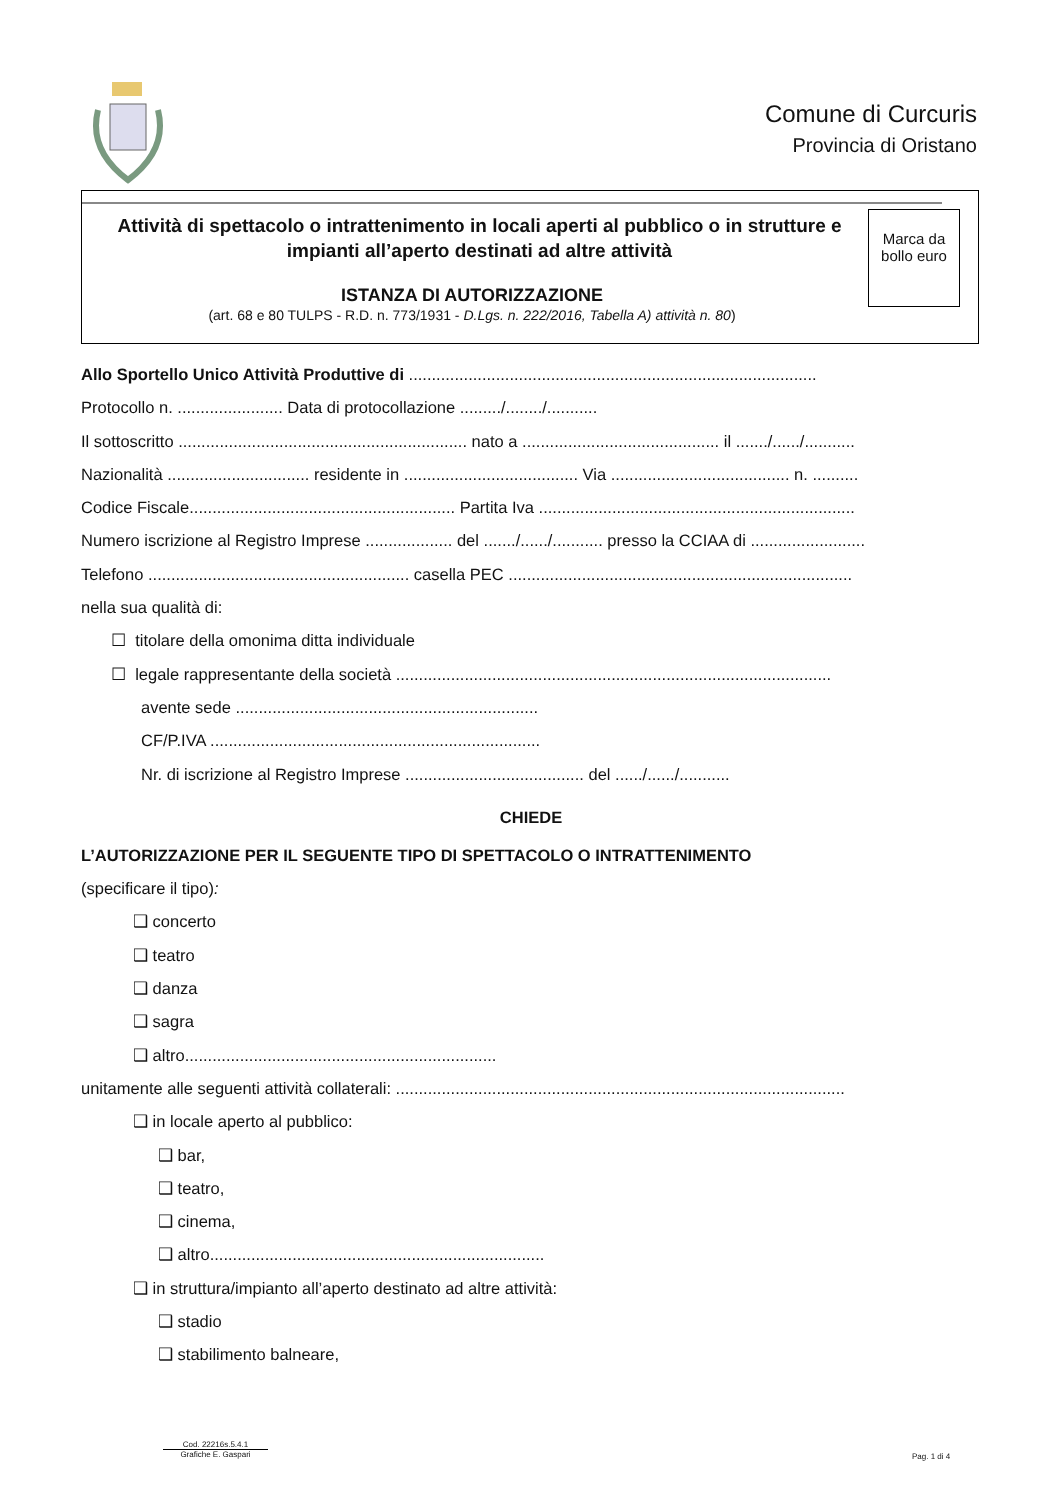Comune di Curcuris
Provincia di Oristano
Attività di spettacolo o intrattenimento in locali aperti al pubblico o in strutture e
impianti all’aperto destinati ad altre attività
ISTANZA DI AUTORIZZAZIONE
(art. 68 e 80 TULPS - R.D. n. 773/1931 - D.Lgs. n. 222/2016, Tabella A) attività n. 80)
Marca da bollo euro
Allo Sportello Unico Attività Produttive di .........................................................................................
Protocollo n. ....................... Data di protocollazione ........./......../...........
Il sottoscritto ............................................................... nato a ........................................... il ......./....../...........
Nazionalità ............................... residente in ...................................... Via ....................................... n. ..........
Codice Fiscale.......................................................... Partita Iva .....................................................................
Numero iscrizione al Registro Imprese ................... del ......./....../........... presso la CCIAA di .........................
Telefono ......................................................... casella PEC ...........................................................................
nella sua qualità di:
☐ titolare della omonima ditta individuale
☐ legale rappresentante della società ...............................................................................................
avente sede ..................................................................
CF/P.IVA ........................................................................
Nr. di iscrizione al Registro Imprese ....................................... del ....../....../...........
CHIEDE
L’AUTORIZZAZIONE PER IL SEGUENTE TIPO DI SPETTACOLO O INTRATTENIMENTO
(specificare il tipo):
❑ concerto
❑ teatro
❑ danza
❑ sagra
❑ altro....................................................................
unitamente alle seguenti attività collaterali: ..................................................................................................
❑ in locale aperto al pubblico:
❑ bar,
❑ teatro,
❑ cinema,
❑ altro.........................................................................
❑ in struttura/impianto all’aperto destinato ad altre attività:
❑ stadio
❑ stabilimento balneare,
Cod. 22216s.5.4.1
Grafiche E. Gaspari
Pag. 1 di 4